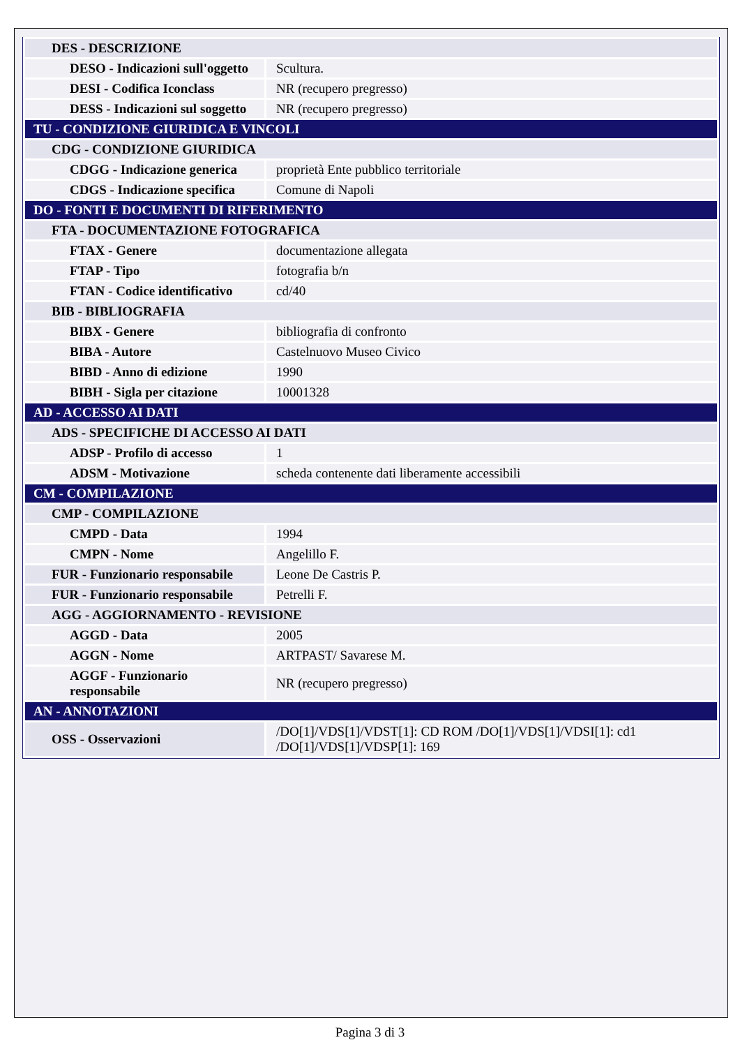| DES - DESCRIZIONE | |
| DESO - Indicazioni sull'oggetto | Scultura. |
| DESI - Codifica Iconclass | NR (recupero pregresso) |
| DESS - Indicazioni sul soggetto | NR (recupero pregresso) |
| TU - CONDIZIONE GIURIDICA E VINCOLI | |
| CDG - CONDIZIONE GIURIDICA | |
| CDGG - Indicazione generica | proprietà Ente pubblico territoriale |
| CDGS - Indicazione specifica | Comune di Napoli |
| DO - FONTI E DOCUMENTI DI RIFERIMENTO | |
| FTA - DOCUMENTAZIONE FOTOGRAFICA | |
| FTAX - Genere | documentazione allegata |
| FTAP - Tipo | fotografia b/n |
| FTAN - Codice identificativo | cd/40 |
| BIB - BIBLIOGRAFIA | |
| BIBX - Genere | bibliografia di confronto |
| BIBA - Autore | Castelnuovo Museo Civico |
| BIBD - Anno di edizione | 1990 |
| BIBH - Sigla per citazione | 10001328 |
| AD - ACCESSO AI DATI | |
| ADS - SPECIFICHE DI ACCESSO AI DATI | |
| ADSP - Profilo di accesso | 1 |
| ADSM - Motivazione | scheda contenente dati liberamente accessibili |
| CM - COMPILAZIONE | |
| CMP - COMPILAZIONE | |
| CMPD - Data | 1994 |
| CMPN - Nome | Angelillo F. |
| FUR - Funzionario responsabile | Leone De Castris P. |
| FUR - Funzionario responsabile | Petrelli F. |
| AGG - AGGIORNAMENTO - REVISIONE | |
| AGGD - Data | 2005 |
| AGGN - Nome | ARTPAST/ Savarese M. |
| AGGF - Funzionario responsabile | NR (recupero pregresso) |
| AN - ANNOTAZIONI | |
| OSS - Osservazioni | /DO[1]/VDS[1]/VDST[1]: CD ROM /DO[1]/VDS[1]/VDSI[1]: cd1 /DO[1]/VDS[1]/VDSP[1]: 169 |
Pagina 3 di 3